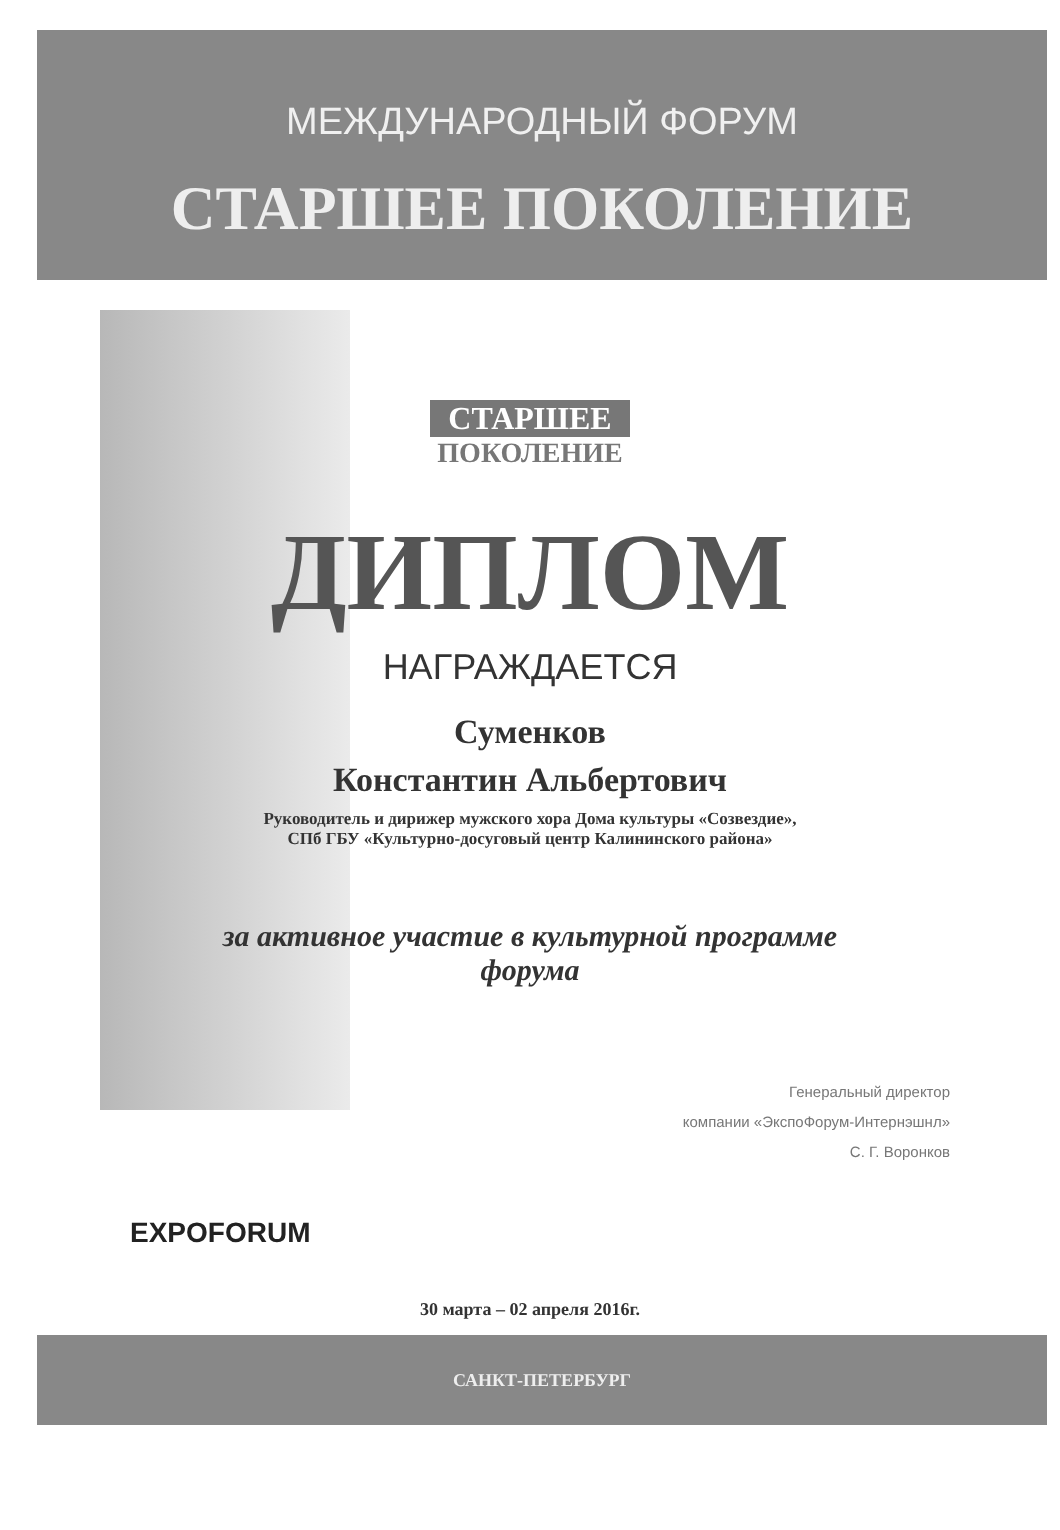МЕЖДУНАРОДНЫЙ ФОРУМ
СТАРШЕЕ ПОКОЛЕНИЕ
СТАРШЕЕ
ПОКОЛЕНИЕ
ДИПЛОМ
НАГРАЖДАЕТСЯ
Суменков
Константин Альбертович
Руководитель и дирижер мужского хора Дома культуры «Созвездие»,
СПб ГБУ «Культурно-досуговый центр Калининского района»
за активное участие в культурной программе
форума
Генеральный директор
компании «ЭкспоФорум-Интернэшнл»
С. Г. Воронков
EXPOFORUM
30 марта – 02 апреля 2016г.
САНКТ-ПЕТЕРБУРГ